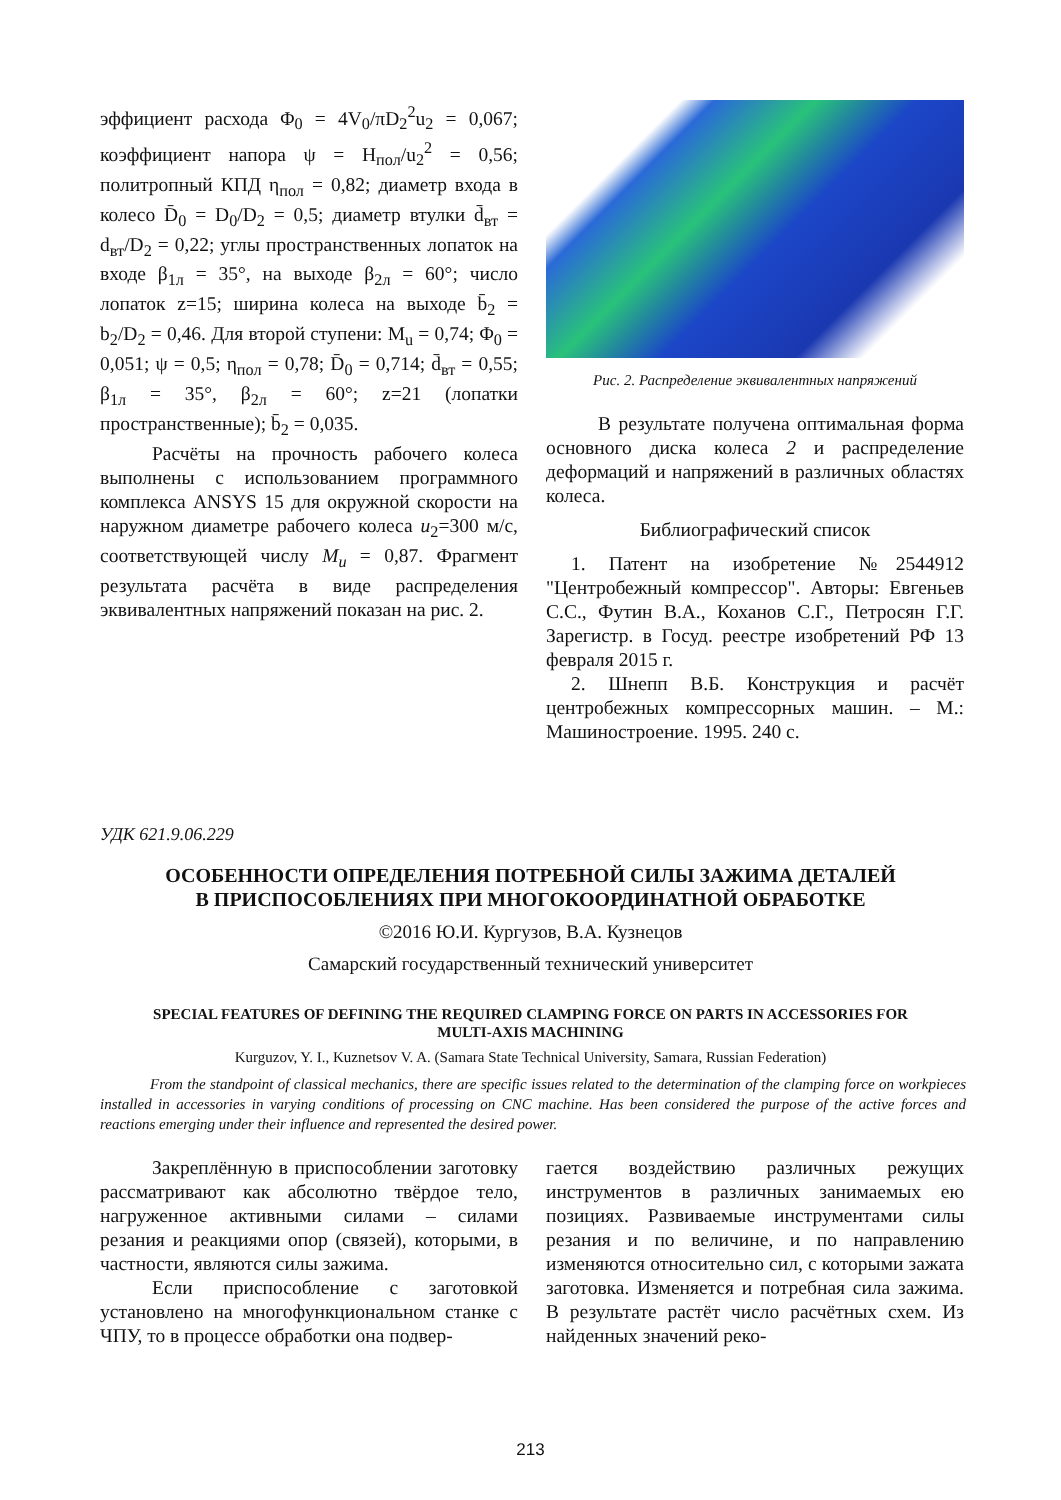эффициент расхода Φ<sub>0</sub> = 4V<sub>0</sub>/πD<sub>2</sub><sup>2</sup>u<sub>2</sub> = 0,067; коэффициент напора ψ = H<sub>пол</sub>/u<sub>2</sub><sup>2</sup> = 0,56; политропный КПД η<sub>пол</sub> = 0,82; диаметр входа в колесо D̄<sub>0</sub> = D<sub>0</sub>/D<sub>2</sub> = 0,5; диаметр втулки d̄<sub>вт</sub> = d<sub>вт</sub>/D<sub>2</sub> = 0,22; углы пространственных лопаток на входе β<sub>1л</sub> = 35°, на выходе β<sub>2л</sub> = 60°; число лопаток z=15; ширина колеса на выходе b̄<sub>2</sub> = b<sub>2</sub>/D<sub>2</sub> = 0,46. Для второй ступени: M<sub>u</sub> = 0,74; Φ<sub>0</sub> = 0,051; ψ = 0,5; η<sub>пол</sub> = 0,78; D̄<sub>0</sub> = 0,714; d̄<sub>вт</sub> = 0,55; β<sub>1л</sub> = 35°, β<sub>2л</sub> = 60°; z=21 (лопатки пространственные); b̄<sub>2</sub> = 0,035.
Расчёты на прочность рабочего колеса выполнены с использованием программного комплекса ANSYS 15 для окружной скорости на наружном диаметре рабочего колеса u<sub>2</sub>=300 м/с, соответствующей числу M<sub>u</sub> = 0,87. Фрагмент результата расчёта в виде распределения эквивалентных напряжений показан на рис. 2.
Рис. 2. Распределение эквивалентных напряжений
В результате получена оптимальная форма основного диска колеса 2 и распределение деформаций и напряжений в различных областях колеса.
Библиографический список
1. Патент на изобретение №2544912 "Центробежный компрессор". Авторы: Евгеньев С.С., Футин В.А., Коханов С.Г., Петросян Г.Г. Зарегистр. в Госуд. реестре изобретений РФ 13 февраля 2015 г.
2. Шнепп В.Б. Конструкция и расчёт центробежных компрессорных машин. – М.: Машиностроение. 1995. 240 с.
УДК 621.9.06.229
ОСОБЕННОСТИ ОПРЕДЕЛЕНИЯ ПОТРЕБНОЙ СИЛЫ ЗАЖИМА ДЕТАЛЕЙ
В ПРИСПОСОБЛЕНИЯХ ПРИ МНОГОКООРДИНАТНОЙ ОБРАБОТКЕ
©2016 Ю.И. Кургузов, В.А. Кузнецов
Самарский государственный технический университет
SPECIAL FEATURES OF DEFINING THE REQUIRED CLAMPING FORCE ON PARTS IN ACCESSORIES FOR MULTI-AXIS MACHINING
Kurguzov, Y. I., Kuznetsov V. A. (Samara State Technical University, Samara, Russian Federation)
From the standpoint of classical mechanics, there are specific issues related to the determination of the clamping force on workpieces installed in accessories in varying conditions of processing on CNC machine. Has been considered the purpose of the active forces and reactions emerging under their influence and represented the desired power.
Закреплённую в приспособлении заготовку рассматривают как абсолютно твёрдое тело, нагруженное активными силами – силами резания и реакциями опор (связей), которыми, в частности, являются силы зажима.
Если приспособление с заготовкой установлено на многофункциональном станке с ЧПУ, то в процессе обработки она подвер-
гается воздействию различных режущих инструментов в различных занимаемых ею позициях. Развиваемые инструментами силы резания и по величине, и по направлению изменяются относительно сил, с которыми зажата заготовка. Изменяется и потребная сила зажима. В результате растёт число расчётных схем. Из найденных значений реко-
213